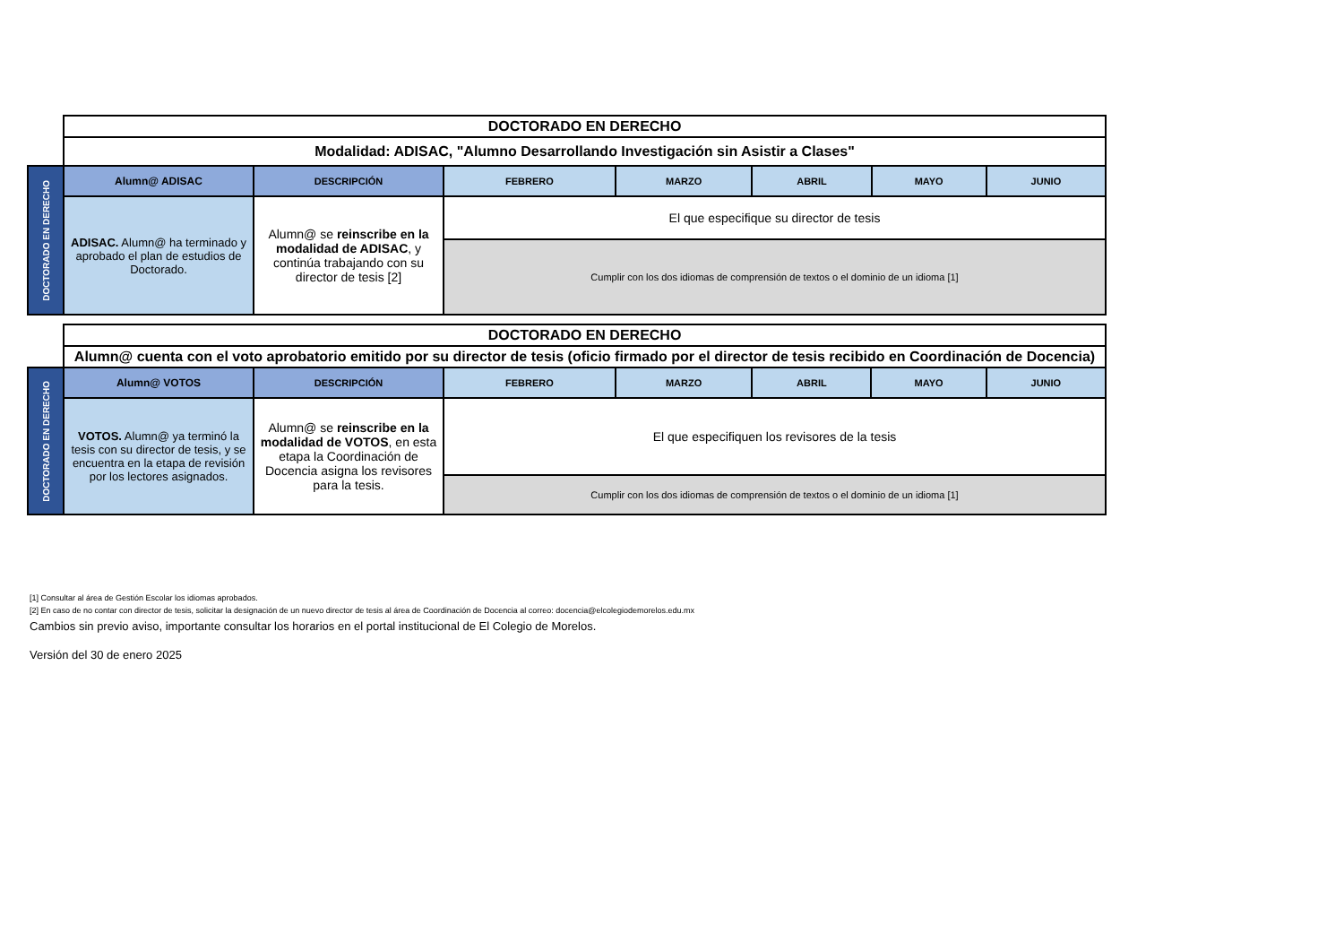| | DOCTORADO EN DERECHO | | | | | | |
| | Modalidad: ADISAC, "Alumno Desarrollando Investigación sin Asistir a Clases" | | | | | | |
| DOCTORADO EN DERECHO | Alumn@ ADISAC | DESCRIPCIÓN | FEBRERO | MARZO | ABRIL | MAYO | JUNIO |
| | ADISAC. Alumn@ ha terminado y aprobado el plan de estudios de Doctorado. | Alumn@ se reinscribe en la modalidad de ADISAC , y continúa trabajando con su director de tesis [2] | El que especifique su director de tesis | | | | |
| | | | Cumplir con los dos idiomas de comprensión de textos o el dominio de un idioma [1] | | | | |
| | DOCTORADO EN DERECHO | | | | | | |
| | Alumn@ cuenta con el voto aprobatorio emitido por su director de tesis (oficio firmado por el director de tesis recibido en Coordinación de Docencia) | | | | | | |
| DOCTORADO EN DERECHO | Alumn@ VOTOS | DESCRIPCIÓN | FEBRERO | MARZO | ABRIL | MAYO | JUNIO |
| | VOTOS. Alumn@ ya terminó la tesis con su director de tesis, y se encuentra en la etapa de revisión por los lectores asignados. | Alumn@ se reinscribe en la modalidad de VOTOS , en esta etapa la Coordinación de Docencia asigna los revisores para la tesis. | El que especifiquen los revisores de la tesis | | | | |
| | | | Cumplir con los dos idiomas de comprensión de textos o el dominio de un idioma [1] | | | | |
[1] Consultar al área de Gestión Escolar los idiomas aprobados.
[2] En caso de no contar con director de tesis, solicitar la designación de un nuevo director de tesis al área de Coordinación de Docencia al correo: docencia@elcolegiodemorelos.edu.mx
Cambios sin previo aviso, importante consultar los horarios en el portal institucional de El Colegio de Morelos.
Versión del 30 de enero 2025